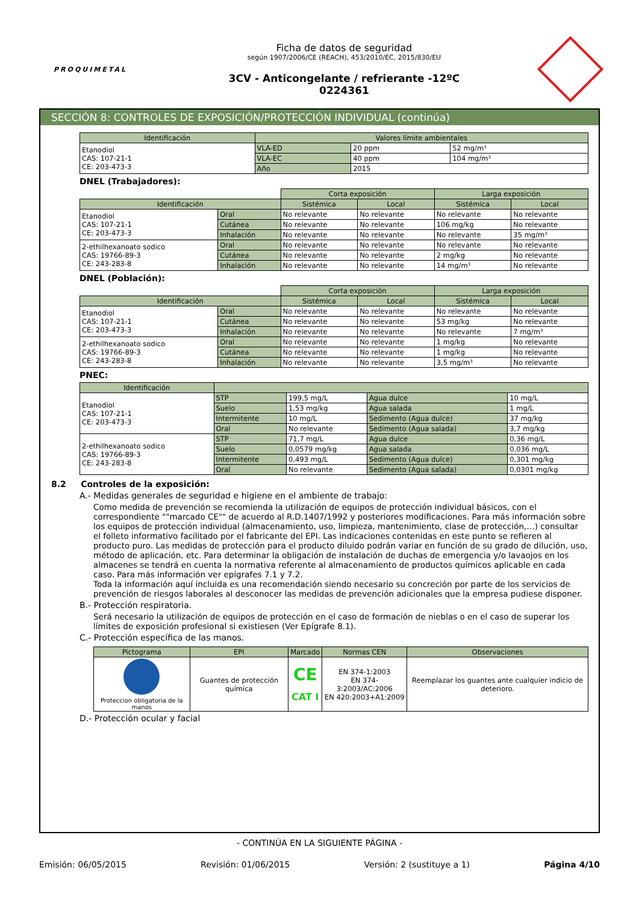PROQUIMETAL
Ficha de datos de seguridad
según 1907/2006/CE (REACH), 453/2010/EC, 2015/830/EU
3CV - Anticongelante / refrierante -12ºC
0224361
SECCIÓN 8: CONTROLES DE EXPOSICIÓN/PROTECCIÓN INDIVIDUAL (continúa)
| Identificación | Valores límite ambientales | | |
| --- | --- | --- | --- |
| Etanodiol CAS: 107-21-1 CE: 203-473-3 | VLA-ED | 20 ppm | 52 mg/m³ |
| | VLA-EC | 40 ppm | 104 mg/m³ |
| | Año | 2015 | |
DNEL (Trabajadores):
| | | Corta exposición | | Larga exposición | |
| Identificación | | Sistémica | Local | Sistémica | Local |
| Etanodiol CAS: 107-21-1 CE: 203-473-3 | Oral | No relevante | No relevante | No relevante | No relevante |
| | Cutánea | No relevante | No relevante | 106 mg/kg | No relevante |
| | Inhalación | No relevante | No relevante | No relevante | 35 mg/m³ |
| 2-ethilhexanoato sodico CAS: 19766-89-3 CE: 243-283-8 | Oral | No relevante | No relevante | No relevante | No relevante |
| | Cutánea | No relevante | No relevante | 2 mg/kg | No relevante |
| | Inhalación | No relevante | No relevante | 14 mg/m³ | No relevante |
DNEL (Población):
| | | Corta exposición | | Larga exposición | |
| Identificación | | Sistémica | Local | Sistémica | Local |
| Etanodiol CAS: 107-21-1 CE: 203-473-3 | Oral | No relevante | No relevante | No relevante | No relevante |
| | Cutánea | No relevante | No relevante | 53 mg/kg | No relevante |
| | Inhalación | No relevante | No relevante | No relevante | 7 mg/m³ |
| 2-ethilhexanoato sodico CAS: 19766-89-3 CE: 243-283-8 | Oral | No relevante | No relevante | 1 mg/kg | No relevante |
| | Cutánea | No relevante | No relevante | 1 mg/kg | No relevante |
| | Inhalación | No relevante | No relevante | 3,5 mg/m³ | No relevante |
PNEC:
| Identificación | | | | |
| --- | --- | --- | --- | --- |
| Etanodiol CAS: 107-21-1 CE: 203-473-3 | STP | 199,5 mg/L | Agua dulce | 10 mg/L |
| | Suelo | 1,53 mg/kg | Agua salada | 1 mg/L |
| | Intermitente | 10 mg/L | Sedimento (Agua dulce) | 37 mg/kg |
| | Oral | No relevante | Sedimento (Agua salada) | 3,7 mg/kg |
| 2-ethilhexanoato sodico CAS: 19766-89-3 CE: 243-283-8 | STP | 71,7 mg/L | Agua dulce | 0,36 mg/L |
| | Suelo | 0,0579 mg/kg | Agua salada | 0,036 mg/L |
| | Intermitente | 0,493 mg/L | Sedimento (Agua dulce) | 0,301 mg/kg |
| | Oral | No relevante | Sedimento (Agua salada) | 0,0301 mg/kg |
8.2 Controles de la exposición:
A.- Medidas generales de seguridad e higiene en el ambiente de trabajo:
Como medida de prevención se recomienda la utilización de equipos de protección individual básicos, con el correspondiente ""marcado CE"" de acuerdo al R.D.1407/1992 y posteriores modificaciones. Para más información sobre los equipos de protección individual (almacenamiento, uso, limpieza, mantenimiento, clase de protección,…) consultar el folleto informativo facilitado por el fabricante del EPI. Las indicaciones contenidas en este punto se refieren al producto puro. Las medidas de protección para el producto diluido podrán variar en función de su grado de dilución, uso, método de aplicación, etc. Para determinar la obligación de instalación de duchas de emergencia y/o lavaojos en los almacenes se tendrá en cuenta la normativa referente al almacenamiento de productos químicos aplicable en cada caso. Para más información ver epígrafes 7.1 y 7.2.
Toda la información aquí incluida es una recomendación siendo necesario su concreción por parte de los servicios de prevención de riesgos laborales al desconocer las medidas de prevención adicionales que la empresa pudiese disponer.
B.- Protección respiratoria.
Será necesario la utilización de equipos de protección en el caso de formación de nieblas o en el caso de superar los límites de exposición profesional si existiesen (Ver Epígrafe 8.1).
C.- Protección específica de las manos.
| Pictograma | EPI | Marcado | Normas CEN | Observaciones |
| --- | --- | --- | --- | --- |
| Proteccion obligatoria de la manos | Guantes de protección química | CE CAT I | EN 374-1:2003 EN 374-3:2003/AC:2006 EN 420:2003+A1:2009 | Reemplazar los guantes ante cualquier indicio de deterioro. |
D.- Protección ocular y facial
- CONTINÚA EN LA SIGUIENTE PÁGINA -
Emisión: 06/05/2015 Revisión: 01/06/2015 Versión: 2 (sustituye a 1) Página 4/10